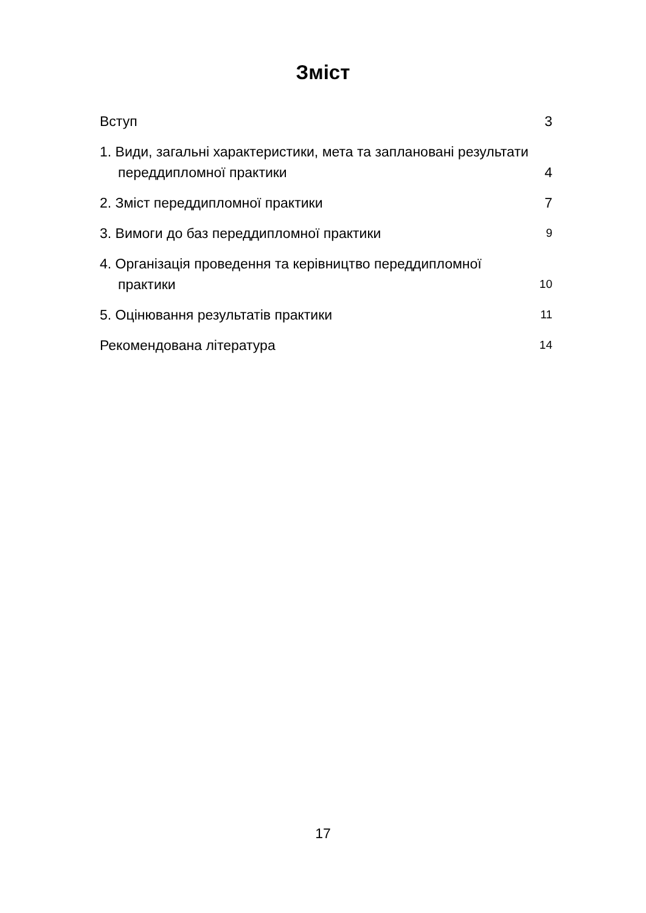Зміст
Вступ
3
1. Види, загальні характеристики, мета та заплановані результати переддипломної практики
4
2. Зміст переддипломної практики
7
3. Вимоги до баз переддипломної практики
9
4. Організація проведення та керівництво переддипломної практики
10
5. Оцінювання результатів практики
11
Рекомендована література
14
17